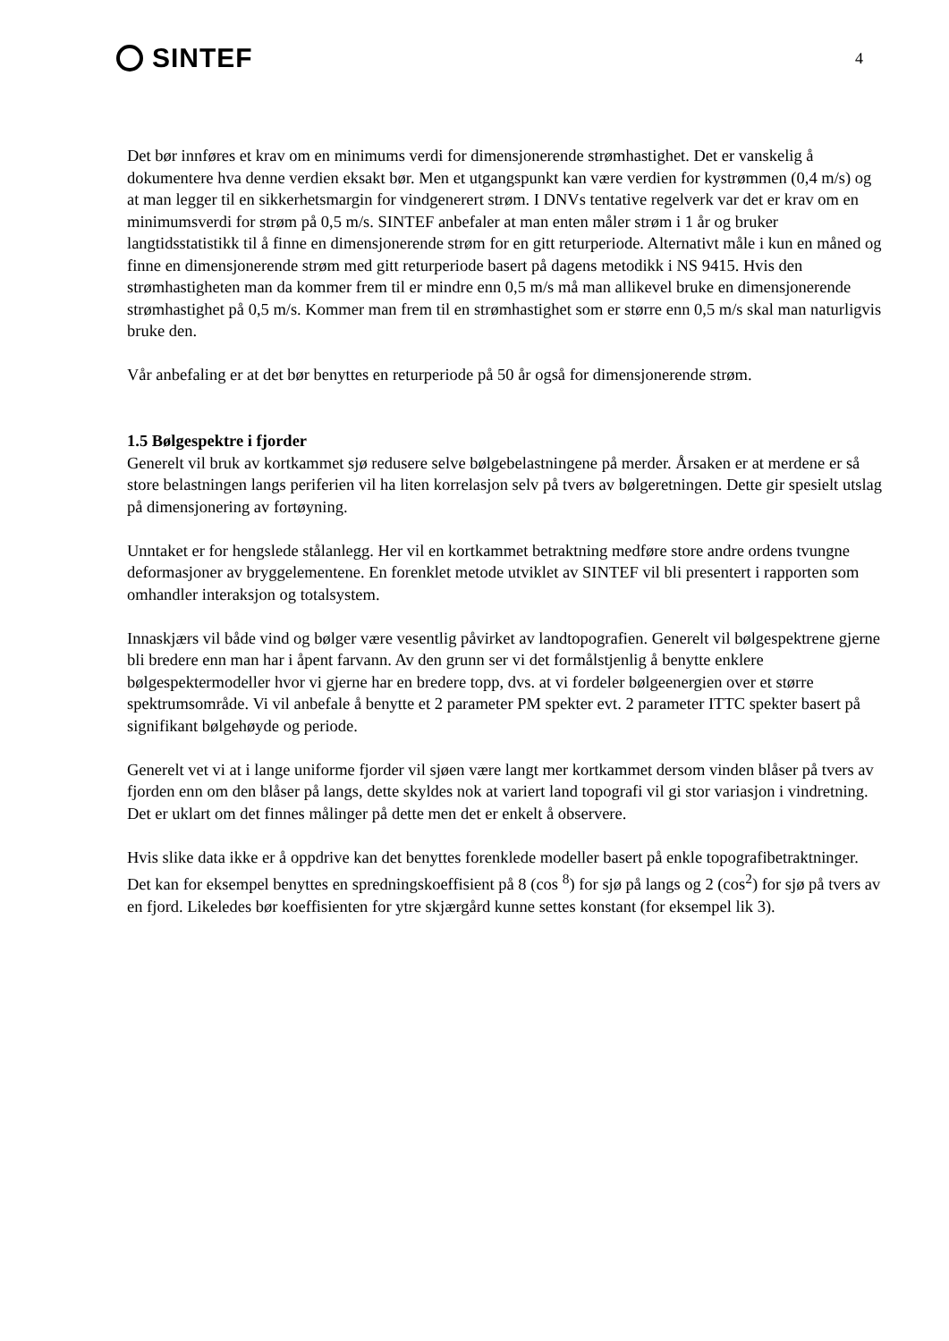SINTEF
4
Det bør innføres et krav om en minimums verdi for dimensjonerende strømhastighet. Det er vanskelig å dokumentere hva denne verdien eksakt bør. Men et utgangspunkt kan være verdien for kystrømmen (0,4 m/s) og at man legger til en sikkerhetsmargin for vindgenerert strøm. I DNVs tentative regelverk var det er krav om en minimumsverdi for strøm på 0,5 m/s. SINTEF anbefaler at man enten måler strøm i 1 år og bruker langtidsstatistikk til å finne en dimensjonerende strøm for en gitt returperiode. Alternativt måle i kun en måned og finne en dimensjonerende strøm med gitt returperiode basert på dagens metodikk i NS 9415. Hvis den strømhastigheten man da kommer frem til er mindre enn 0,5 m/s må man allikevel bruke en dimensjonerende strømhastighet på 0,5 m/s. Kommer man frem til en strømhastighet som er større enn 0,5 m/s skal man naturligvis bruke den.
Vår anbefaling er at det bør benyttes en returperiode på 50 år også for dimensjonerende strøm.
1.5 Bølgespektre i fjorder
Generelt vil bruk av kortkammet sjø redusere selve bølgebelastningene på merder. Årsaken er at merdene er så store belastningen langs periferien vil ha liten korrelasjon selv på tvers av bølgeretningen. Dette gir spesielt utslag på dimensjonering av fortøyning.
Unntaket er for hengslede stålanlegg. Her vil en kortkammet betraktning medføre store andre ordens tvungne deformasjoner av bryggelementene. En forenklet metode utviklet av SINTEF vil bli presentert i rapporten som omhandler interaksjon og totalsystem.
Innaskjærs vil både vind og bølger være vesentlig påvirket av landtopografien. Generelt vil bølgespektrene gjerne bli bredere enn man har i åpent farvann. Av den grunn ser vi det formålstjenlig å benytte enklere bølgespektermodeller hvor vi gjerne har en bredere topp, dvs. at vi fordeler bølgeenergien over et større spektrumsområde. Vi vil anbefale å benytte et 2 parameter PM spekter evt. 2 parameter ITTC spekter basert på signifikant bølgehøyde og periode.
Generelt vet vi at i lange uniforme fjorder vil sjøen være langt mer kortkammet dersom vinden blåser på tvers av fjorden enn om den blåser på langs, dette skyldes nok at variert land topografi vil gi stor variasjon i vindretning. Det er uklart om det finnes målinger på dette men det er enkelt å observere.
Hvis slike data ikke er å oppdrive kan det benyttes forenklede modeller basert på enkle topografibetraktninger. Det kan for eksempel benyttes en spredningskoeffisient på 8 (cos <sup>8</sup>) for sjø på langs og 2 (cos<sup>2</sup>) for sjø på tvers av en fjord. Likeledes bør koeffisienten for ytre skjærgård kunne settes konstant (for eksempel lik 3).